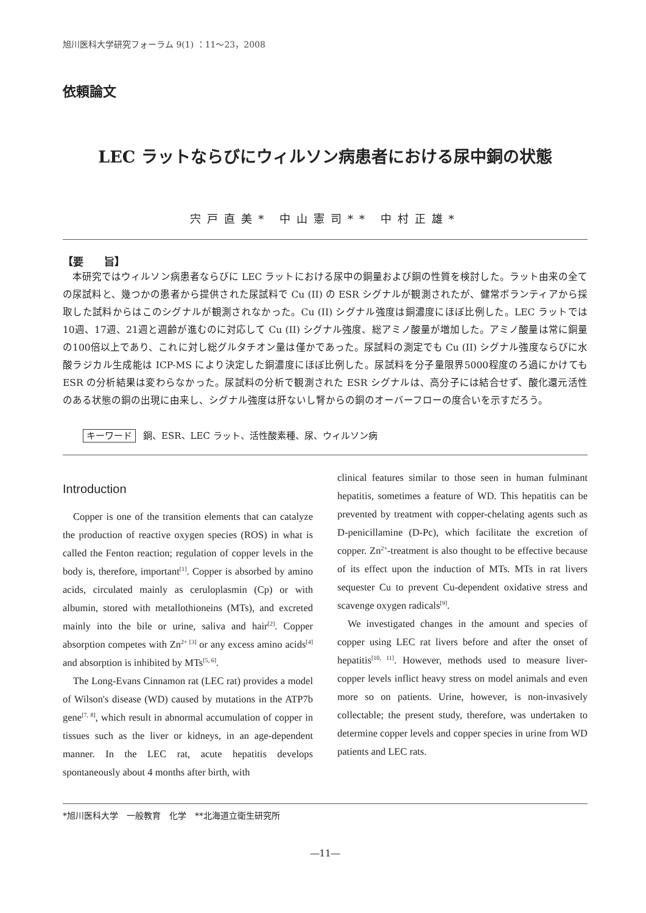旭川医科大学研究フォーラム 9(1) ：11～23，2008
依頼論文
LEC ラットならびにウィルソン病患者における尿中銅の状態
宍戸直美* 中山憲司** 中村正雄*
【要　　旨】
　本研究ではウィルソン病患者ならびに LEC ラットにおける尿中の銅量および銅の性質を検討した。ラット由来の全ての尿試料と、幾つかの患者から提供された尿試料で Cu (II) の ESR シグナルが観測されたが、健常ボランティアから採取した試料からはこのシグナルが観測されなかった。Cu (II) シグナル強度は銅濃度にほぼ比例した。LEC ラットでは10週、17週、21週と週齢が進むのに対応して Cu (II) シグナル強度、総アミノ酸量が増加した。アミノ酸量は常に銅量の100倍以上であり、これに対し総グルタチオン量は僅かであった。尿試料の測定でも Cu (II) シグナル強度ならびに水酸ラジカル生成能は ICP-MS により決定した銅濃度にほぼ比例した。尿試料を分子量限界5000程度のろ過にかけても ESR の分析結果は変わらなかった。尿試料の分析で観測された ESR シグナルは、高分子には結合せず、酸化還元活性のある状態の銅の出現に由来し、シグナル強度は肝ないし腎からの銅のオーバーフローの度合いを示すだろう。
キーワード 銅、ESR、LEC ラット、活性酸素種、尿、ウィルソン病
Introduction
Copper is one of the transition elements that can catalyze the production of reactive oxygen species (ROS) in what is called the Fenton reaction; regulation of copper levels in the body is, therefore, important<sup>[1]</sup>. Copper is absorbed by amino acids, circulated mainly as ceruloplasmin (Cp) or with albumin, stored with metallothioneins (MTs), and excreted mainly into the bile or urine, saliva and hair<sup>[2]</sup>. Copper absorption competes with Zn<sup>2+ [3]</sup> or any excess amino acids<sup>[4]</sup> and absorption is inhibited by MTs<sup>[5, 6]</sup>.
The Long-Evans Cinnamon rat (LEC rat) provides a model of Wilson's disease (WD) caused by mutations in the ATP7b gene<sup>[7, 8]</sup>, which result in abnormal accumulation of copper in tissues such as the liver or kidneys, in an age-dependent manner. In the LEC rat, acute hepatitis develops spontaneously about 4 months after birth, with
clinical features similar to those seen in human fulminant hepatitis, sometimes a feature of WD. This hepatitis can be prevented by treatment with copper-chelating agents such as D-penicillamine (D-Pc), which facilitate the excretion of copper. Zn<sup>2+</sup>-treatment is also thought to be effective because of its effect upon the induction of MTs. MTs in rat livers sequester Cu to prevent Cu-dependent oxidative stress and scavenge oxygen radicals<sup>[9]</sup>.
We investigated changes in the amount and species of copper using LEC rat livers before and after the onset of hepatitis<sup>[10, 11]</sup>. However, methods used to measure liver-copper levels inflict heavy stress on model animals and even more so on patients. Urine, however, is non-invasively collectable; the present study, therefore, was undertaken to determine copper levels and copper species in urine from WD patients and LEC rats.
*旭川医科大学　一般教育　化学　**北海道立衛生研究所
―11―